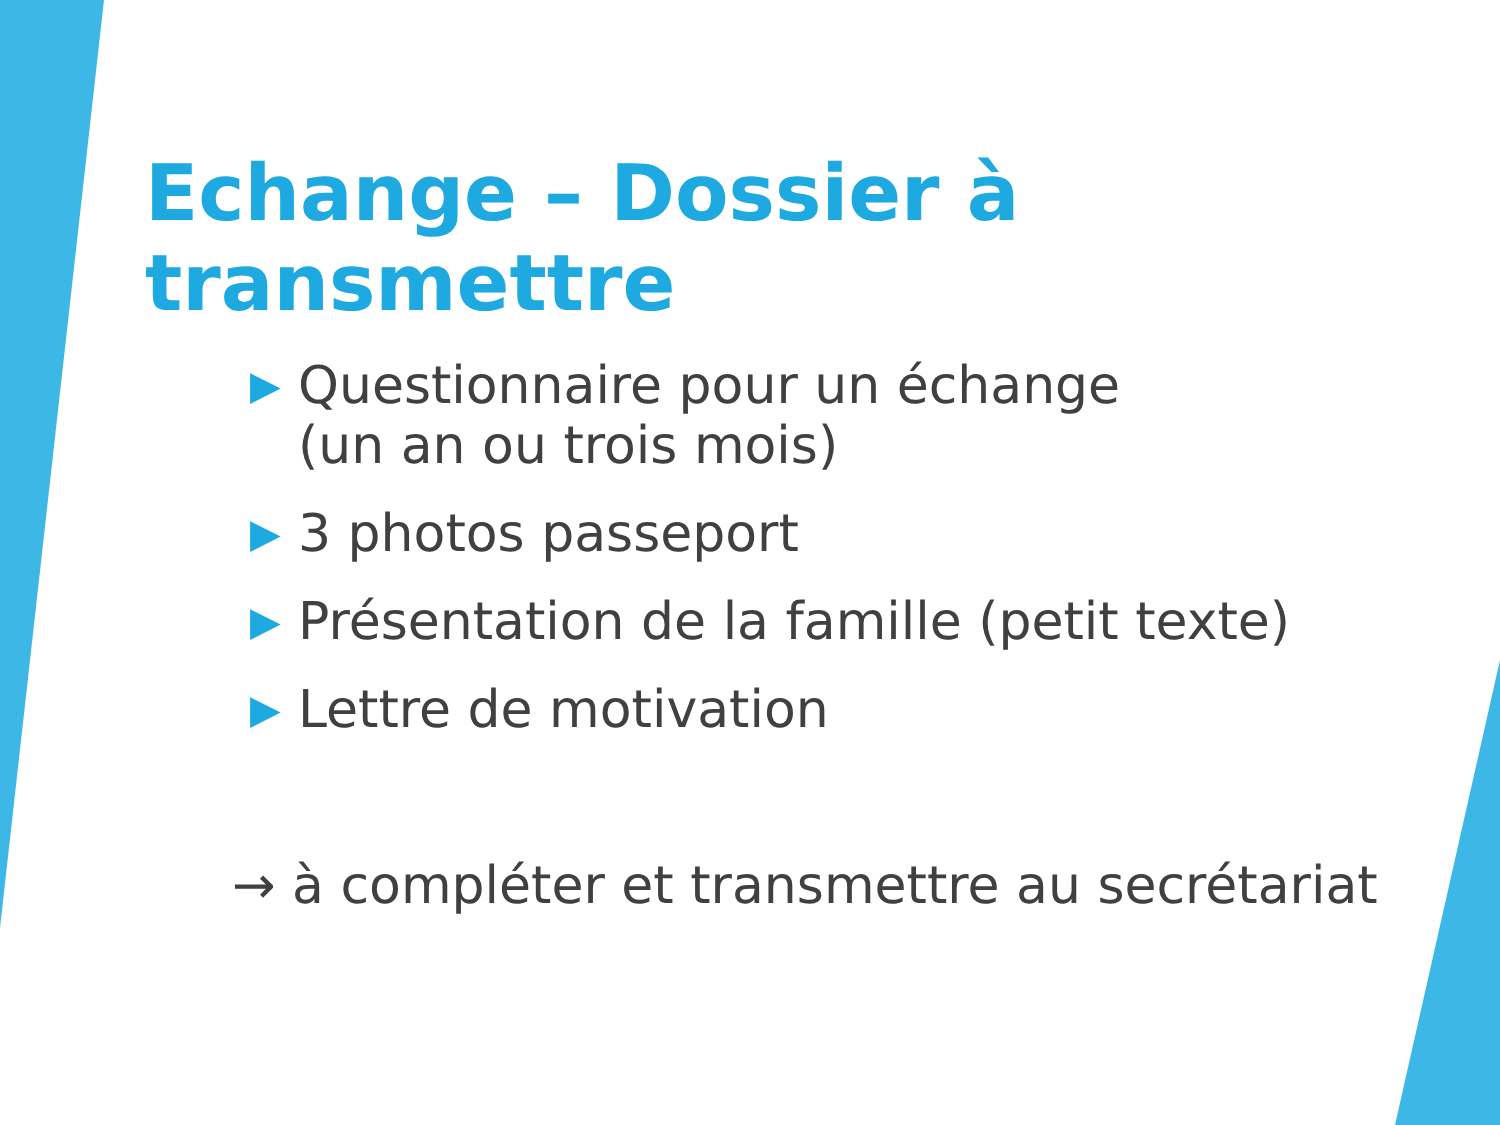Echange – Dossier à transmettre
▶ Questionnaire pour un échange
(un an ou trois mois)
▶ 3 photos passeport
▶ Présentation de la famille (petit texte)
▶ Lettre de motivation
→ à compléter et transmettre au secrétariat